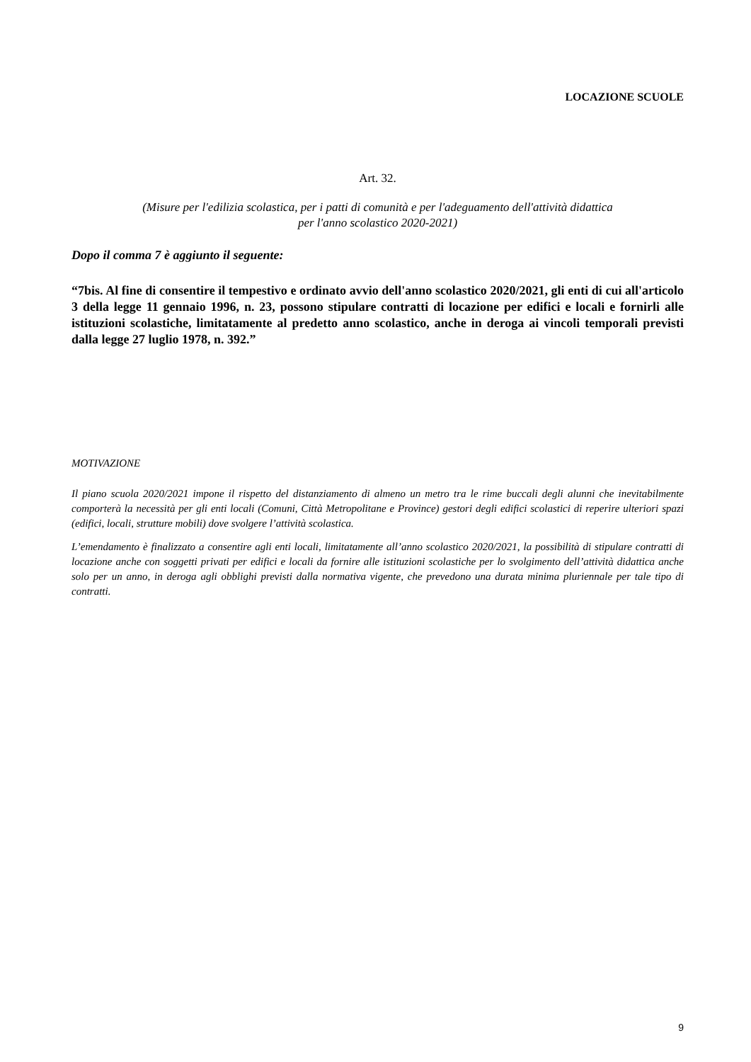LOCAZIONE SCUOLE
Art. 32.
(Misure per l'edilizia scolastica, per i patti di comunità e per l'adeguamento dell'attività didattica
per l'anno scolastico 2020-2021)
Dopo il comma 7 è aggiunto il seguente:
“7bis. Al fine di consentire il tempestivo e ordinato avvio dell'anno scolastico 2020/2021, gli enti di cui all'articolo 3 della legge 11 gennaio 1996, n. 23, possono stipulare contratti di locazione per edifici e locali e fornirli alle istituzioni scolastiche, limitatamente al predetto anno scolastico, anche in deroga ai vincoli temporali previsti dalla legge 27 luglio 1978, n. 392.”
MOTIVAZIONE
Il piano scuola 2020/2021 impone il rispetto del distanziamento di almeno un metro tra le rime buccali degli alunni che inevitabilmente comporterà la necessità per gli enti locali (Comuni, Città Metropolitane e Province) gestori degli edifici scolastici di reperire ulteriori spazi (edifici, locali, strutture mobili) dove svolgere l’attività scolastica.
L’emendamento è finalizzato a consentire agli enti locali, limitatamente all’anno scolastico 2020/2021, la possibilità di stipulare contratti di locazione anche con soggetti privati per edifici e locali da fornire alle istituzioni scolastiche per lo svolgimento dell’attività didattica anche solo per un anno, in deroga agli obblighi previsti dalla normativa vigente, che prevedono una durata minima pluriennale per tale tipo di contratti.
9